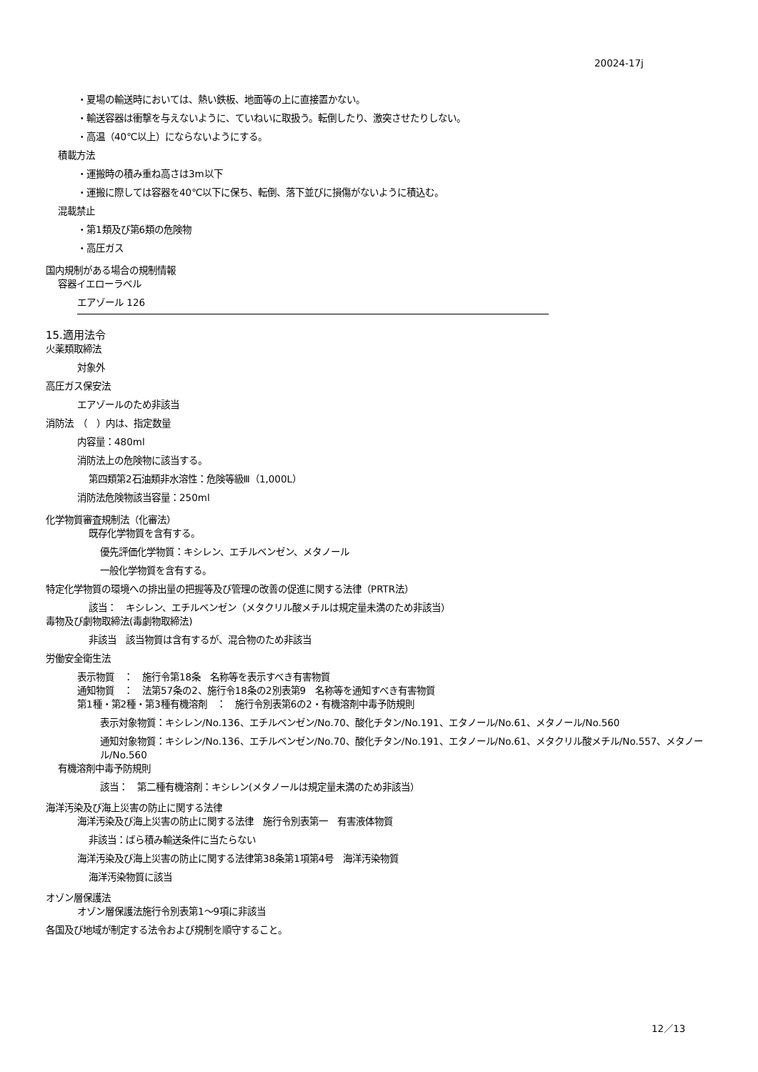20024-17j
・夏場の輸送時においては、熱い鉄板、地面等の上に直接置かない。
・輸送容器は衝撃を与えないように、ていねいに取扱う。転倒したり、激突させたりしない。
・高温（40℃以上）にならないようにする。
積載方法
・運搬時の積み重ね高さは3m以下
・運搬に際しては容器を40℃以下に保ち、転倒、落下並びに損傷がないように積込む。
混載禁止
・第1類及び第6類の危険物
・高圧ガス
国内規制がある場合の規制情報
容器イエローラベル
エアゾール 126
15.適用法令
火薬類取締法
対象外
高圧ガス保安法
エアゾールのため非該当
消防法　（　）内は、指定数量
内容量：480ml
消防法上の危険物に該当する。
第四類第2石油類非水溶性：危険等級Ⅲ（1,000L）
消防法危険物該当容量：250ml
化学物質審査規制法（化審法）
既存化学物質を含有する。
優先評価化学物質：キシレン、エチルベンゼン、メタノール
一般化学物質を含有する。
特定化学物質の環境への排出量の把握等及び管理の改善の促進に関する法律（PRTR法）
該当：　キシレン、エチルベンゼン（メタクリル酸メチルは規定量未満のため非該当）
毒物及び劇物取締法(毒劇物取締法)
非該当　該当物質は含有するが、混合物のため非該当
労働安全衛生法
表示物質　：　施行令第18条　名称等を表示すべき有害物質
通知物質　：　法第57条の2、施行令18条の2別表第9　名称等を通知すべき有害物質
第1種・第2種・第3種有機溶剤　：　施行令別表第6の2・有機溶剤中毒予防規則
表示対象物質：キシレン/No.136、エチルベンゼン/No.70、酸化チタン/No.191、エタノール/No.61、メタノール/No.560
通知対象物質：キシレン/No.136、エチルベンゼン/No.70、酸化チタン/No.191、エタノール/No.61、メタクリル酸メチル/No.557、メタノール/No.560
有機溶剤中毒予防規則
該当：　第二種有機溶剤：キシレン(メタノールは規定量未満のため非該当）
海洋汚染及び海上災害の防止に関する法律
海洋汚染及び海上災害の防止に関する法律　施行令別表第一　有害液体物質
非該当：ばら積み輸送条件に当たらない
海洋汚染及び海上災害の防止に関する法律第38条第1項第4号　海洋汚染物質
海洋汚染物質に該当
オゾン層保護法
オゾン層保護法施行令別表第1～9項に非該当
各国及び地域が制定する法令および規制を順守すること。
12／13